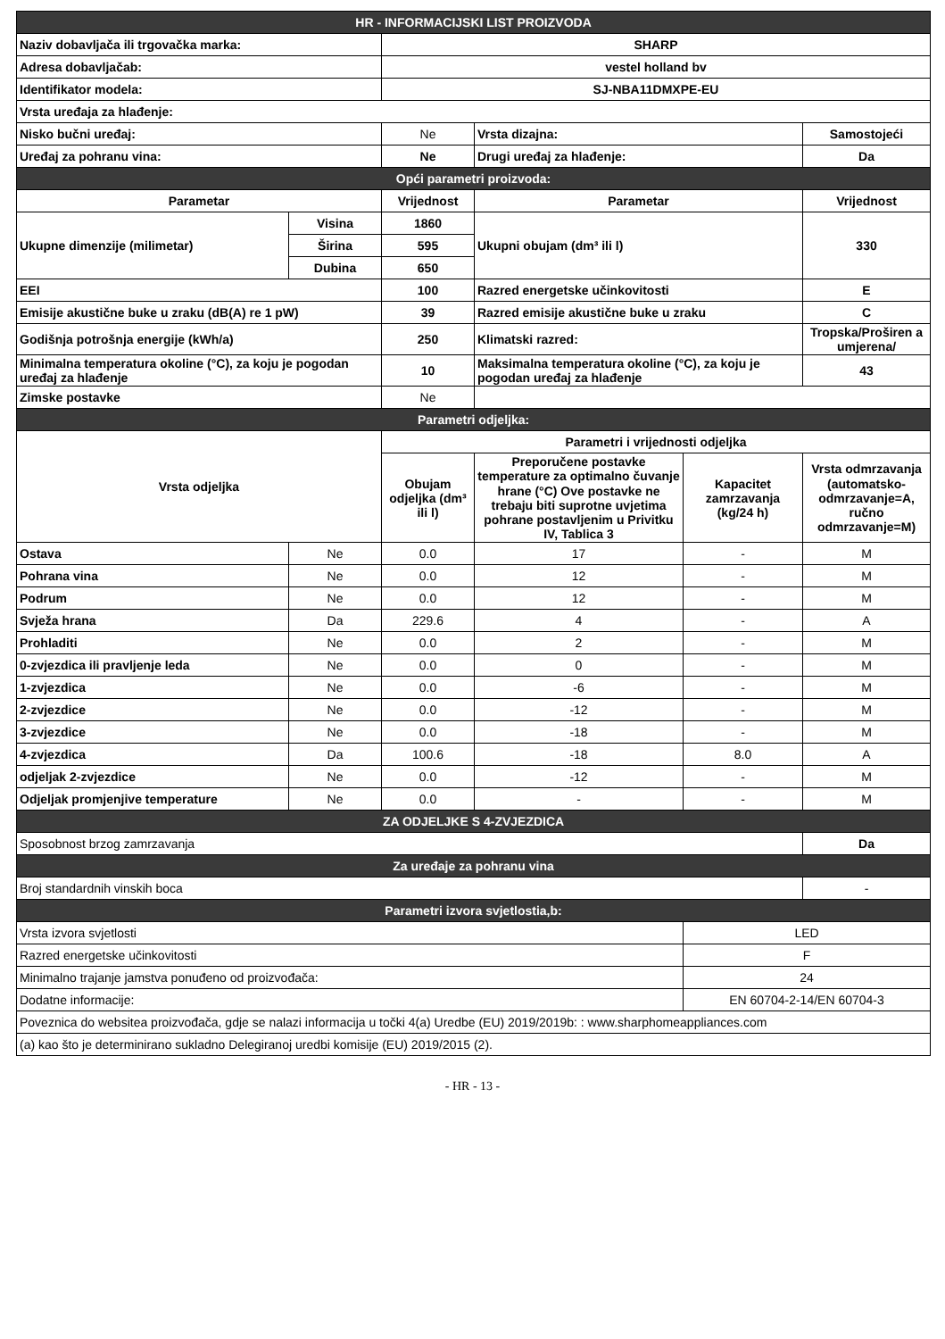| HR - INFORMACIJSKI LIST PROIZVODA | | | | | |
| Naziv dobavljača ili trgovačka marka: | | SHARP | | | |
| Adresa dobavljačab: | | vestel holland bv | | | |
| Identifikator modela: | | SJ-NBA11DMXPE-EU | | | |
| Vrsta uređaja za hlađenje: | | | | | |
| Nisko bučni uređaj: | | Ne | Vrsta dizajna: | | Samostojeći |
| Uređaj za pohranu vina: | | Ne | Drugi uređaj za hlađenje: | | Da |
| Opći parametri proizvoda: | | | | | |
| Parametar | | Vrijednost | Parametar | | Vrijednost |
| Ukupne dimenzije (milimetar) | Visina | 1860 | Ukupni obujam (dm³ ili l) | | 330 |
| | Širina | 595 | | | |
| | Dubina | 650 | | | |
| EEI | | 100 | Razred energetske učinkovitosti | | E |
| Emisije akustične buke u zraku (dB(A) re 1 pW) | | 39 | Razred emisije akustične buke u zraku | | C |
| Godišnja potrošnja energije (kWh/a) | | 250 | Klimatski razred: | | Tropska/Proširen a umjerena/ |
| Minimalna temperatura okoline (°C), za koju je pogodan uređaj za hlađenje | | 10 | Maksimalna temperatura okoline (°C), za koju je pogodan uređaj za hlađenje | | 43 |
| Zimske postavke | | Ne | | | |
| Parametri odjeljka: | | | | | |
| Vrsta odjeljka | | Parametri i vrijednosti odjeljka | | | |
| | | Obujam odjeljka (dm³ ili l) | Preporučene postavke temperature za optimalno čuvanje hrane (°C) Ove postavke ne trebaju biti suprotne uvjetima pohrane postavljenim u Privitku IV, Tablica 3 | Kapacitet zamrzavanja (kg/24 h) | Vrsta odmrzavanja (automatsko-odmrzavanje=A, ručno odmrzavanje=M) |
| Ostava | Ne | 0.0 | 17 | - | M |
| Pohrana vina | Ne | 0.0 | 12 | - | M |
| Podrum | Ne | 0.0 | 12 | - | M |
| Svježa hrana | Da | 229.6 | 4 | - | A |
| Prohladiti | Ne | 0.0 | 2 | - | M |
| 0-zvjezdica ili pravljenje leda | Ne | 0.0 | 0 | - | M |
| 1-zvjezdica | Ne | 0.0 | -6 | - | M |
| 2-zvjezdice | Ne | 0.0 | -12 | - | M |
| 3-zvjezdice | Ne | 0.0 | -18 | - | M |
| 4-zvjezdica | Da | 100.6 | -18 | 8.0 | A |
| odjeljak 2-zvjezdice | Ne | 0.0 | -12 | - | M |
| Odjeljak promjenjive temperature | Ne | 0.0 | - | - | M |
| ZA ODJELJKE S 4-ZVJEZDICA | | | | | |
| Sposobnost brzog zamrzavanja | | | | | Da |
| Za uređaje za pohranu vina | | | | | |
| Broj standardnih vinskih boca | | | | | - |
| Parametri izvora svjetlostia,b: | | | | | |
| Vrsta izvora svjetlosti | | | | LED | |
| Razred energetske učinkovitosti | | | | F | |
| Minimalno trajanje jamstva ponuđeno od proizvođača: | | | | 24 | |
| Dodatne informacije: | | | | EN 60704-2-14/EN 60704-3 | |
| Poveznica do websitea proizvođača, gdje se nalazi informacija u točki 4(a) Uredbe (EU) 2019/2019b: : www.sharphomeappliances.com | | | | | |
| (a) kao što je determinirano sukladno Delegiranoj uredbi komisije (EU) 2019/2015 (2). | | | | | |
- HR - 13 -